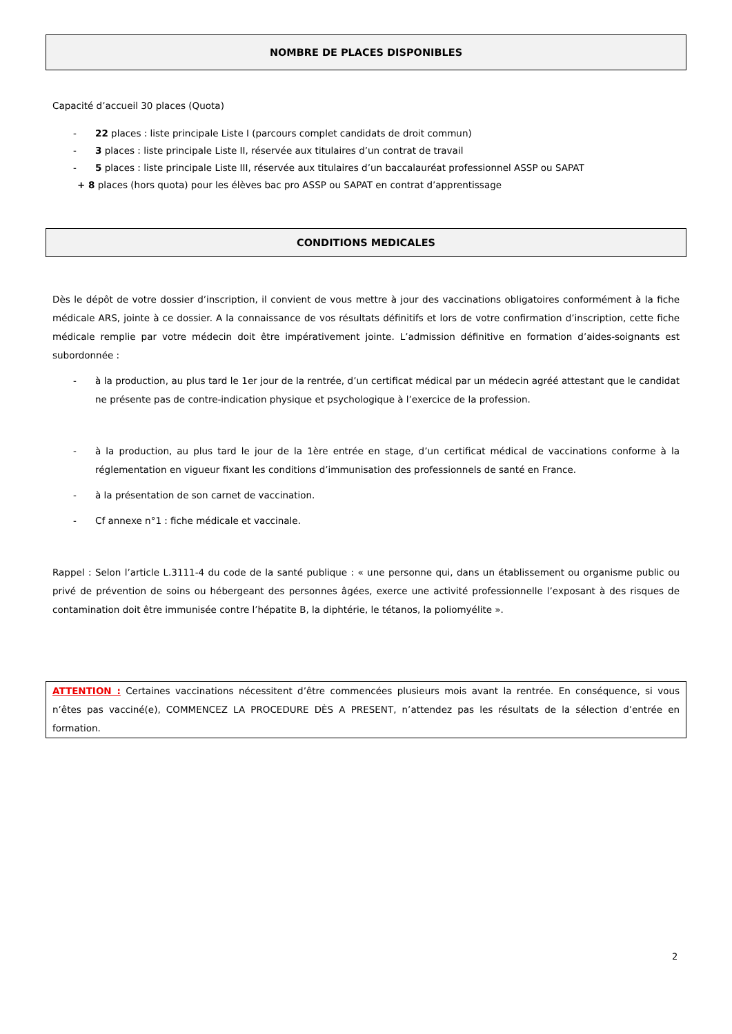NOMBRE DE PLACES DISPONIBLES
Capacité d’accueil 30 places (Quota)
- 22 places : liste principale Liste I (parcours complet candidats de droit commun)
- 3 places : liste principale Liste II, réservée aux titulaires d’un contrat de travail
- 5 places : liste principale Liste III, réservée aux titulaires d’un baccalauréat professionnel ASSP ou SAPAT
+ 8 places (hors quota) pour les élèves bac pro ASSP ou SAPAT en contrat d’apprentissage
CONDITIONS MEDICALES
Dès le dépôt de votre dossier d’inscription, il convient de vous mettre à jour des vaccinations obligatoires conformément à la fiche médicale ARS, jointe à ce dossier. A la connaissance de vos résultats définitifs et lors de votre confirmation d’inscription, cette fiche médicale remplie par votre médecin doit être impérativement jointe. L’admission définitive en formation d’aides-soignants est subordonnée :
- à la production, au plus tard le 1er jour de la rentrée, d’un certificat médical par un médecin agréé attestant que le candidat ne présente pas de contre-indication physique et psychologique à l’exercice de la profession.
- à la production, au plus tard le jour de la 1ère entrée en stage, d’un certificat médical de vaccinations conforme à la réglementation en vigueur fixant les conditions d’immunisation des professionnels de santé en France.
- à la présentation de son carnet de vaccination.
- Cf annexe n°1 : fiche médicale et vaccinale.
Rappel : Selon l’article L.3111-4 du code de la santé publique : « une personne qui, dans un établissement ou organisme public ou privé de prévention de soins ou hébergeant des personnes âgées, exerce une activité professionnelle l’exposant à des risques de contamination doit être immunisée contre l’hépatite B, la diphtérie, le tétanos, la poliomyélite ».
ATTENTION : Certaines vaccinations nécessitent d’être commencées plusieurs mois avant la rentrée. En conséquence, si vous n’êtes pas vacciné(e), COMMENCEZ LA PROCEDURE DÈS A PRESENT, n’attendez pas les résultats de la sélection d’entrée en formation.
2